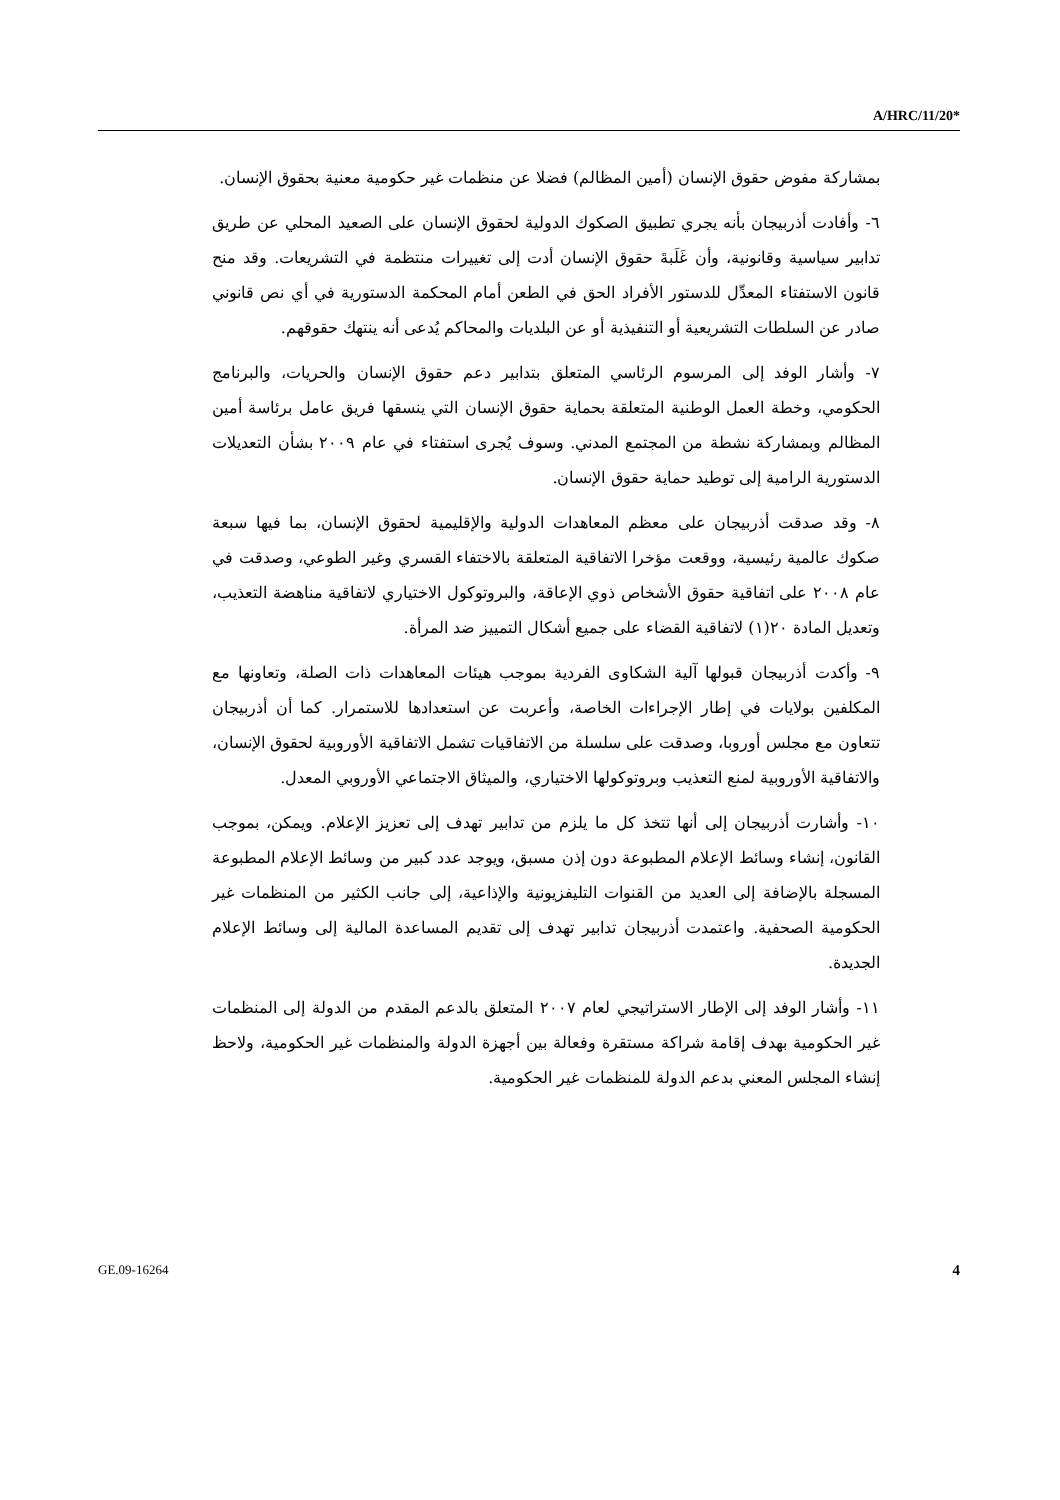A/HRC/11/20*
بمشاركة مفوض حقوق الإنسان (أمين المظالم) فضلا عن منظمات غير حكومية معنية بحقوق الإنسان.
٦- وأفادت أذربيجان بأنه يجري تطبيق الصكوك الدولية لحقوق الإنسان على الصعيد المحلي عن طريق تدابير سياسية وقانونية، وأن غَلَبةَ حقوق الإنسان أدت إلى تغييرات منتظمة في التشريعات. وقد منح قانون الاستفتاء المعدِّل للدستور الأفراد الحق في الطعن أمام المحكمة الدستورية في أي نص قانوني صادر عن السلطات التشريعية أو التنفيذية أو عن البلديات والمحاكم يُدعى أنه ينتهك حقوقهم.
٧- وأشار الوفد إلى المرسوم الرئاسي المتعلق بتدابير دعم حقوق الإنسان والحريات، والبرنامج الحكومي، وخطة العمل الوطنية المتعلقة بحماية حقوق الإنسان التي ينسقها فريق عامل برئاسة أمين المظالم وبمشاركة نشطة من المجتمع المدني. وسوف يُجرى استفتاء في عام ٢٠٠٩ بشأن التعديلات الدستورية الرامية إلى توطيد حماية حقوق الإنسان.
٨- وقد صدقت أذربيجان على معظم المعاهدات الدولية والإقليمية لحقوق الإنسان، بما فيها سبعة صكوك عالمية رئيسية، ووقعت مؤخرا الاتفاقية المتعلقة بالاختفاء القسري وغير الطوعي، وصدقت في عام ٢٠٠٨ على اتفاقية حقوق الأشخاص ذوي الإعاقة، والبروتوكول الاختياري لاتفاقية مناهضة التعذيب، وتعديل المادة ٢٠(١) لاتفاقية القضاء على جميع أشكال التمييز ضد المرأة.
٩- وأكدت أذربيجان قبولها آلية الشكاوى الفردية بموجب هيئات المعاهدات ذات الصلة، وتعاونها مع المكلفين بولايات في إطار الإجراءات الخاصة، وأعربت عن استعدادها للاستمرار. كما أن أذربيجان تتعاون مع مجلس أوروبا، وصدقت على سلسلة من الاتفاقيات تشمل الاتفاقية الأوروبية لحقوق الإنسان، والاتفاقية الأوروبية لمنع التعذيب وبروتوكولها الاختياري، والميثاق الاجتماعي الأوروبي المعدل.
١٠- وأشارت أذربيجان إلى أنها تتخذ كل ما يلزم من تدابير تهدف إلى تعزيز الإعلام. ويمكن، بموجب القانون، إنشاء وسائط الإعلام المطبوعة دون إذن مسبق، ويوجد عدد كبير من وسائط الإعلام المطبوعة المسجلة بالإضافة إلى العديد من القنوات التليفزيونية والإذاعية، إلى جانب الكثير من المنظمات غير الحكومية الصحفية. واعتمدت أذربيجان تدابير تهدف إلى تقديم المساعدة المالية إلى وسائط الإعلام الجديدة.
١١- وأشار الوفد إلى الإطار الاستراتيجي لعام ٢٠٠٧ المتعلق بالدعم المقدم من الدولة إلى المنظمات غير الحكومية بهدف إقامة شراكة مستقرة وفعالة بين أجهزة الدولة والمنظمات غير الحكومية، ولاحظ إنشاء المجلس المعني بدعم الدولة للمنظمات غير الحكومية.
GE.09-16264 4